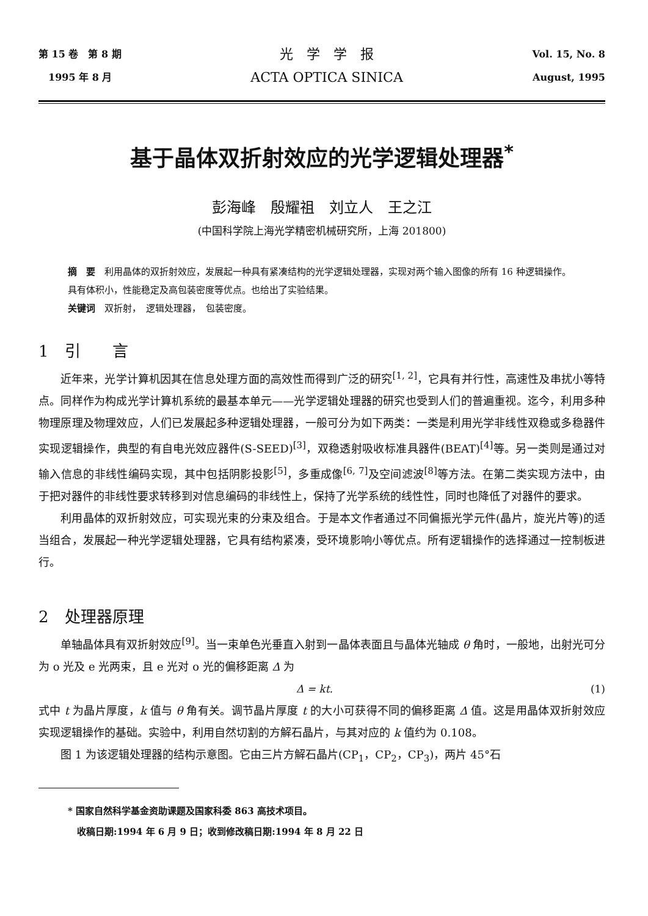第 15 卷　第 8 期
　1995 年 8 月
光　学　学　报
ACTA OPTICA SINICA
Vol. 15, No. 8
August, 1995
基于晶体双折射效应的光学逻辑处理器<sup>*</sup>
彭海峰　殷耀祖　刘立人　王之江
(中国科学院上海光学精密机械研究所，上海 201800)
摘　要　利用晶体的双折射效应，发展起一种具有紧凑结构的光学逻辑处理器，实现对两个输入图像的所有 16 种逻辑操作。具有体积小，性能稳定及高包装密度等优点。也给出了实验结果。
关键词　双折射，　逻辑处理器，　包装密度。
1　引　　言
近年来，光学计算机因其在信息处理方面的高效性而得到广泛的研究<sup>[1, 2]</sup>，它具有并行性，高速性及串扰小等特点。同样作为构成光学计算机系统的最基本单元——光学逻辑处理器的研究也受到人们的普遍重视。迄今，利用多种物理原理及物理效应，人们已发展起多种逻辑处理器，一般可分为如下两类：一类是利用光学非线性双稳或多稳器件实现逻辑操作，典型的有自电光效应器件(S-SEED)<sup>[3]</sup>，双稳透射吸收标准具器件(BEAT)<sup>[4]</sup>等。另一类则是通过对输入信息的非线性编码实现，其中包括阴影投影<sup>[5]</sup>，多重成像<sup>[6, 7]</sup>及空间滤波<sup>[8]</sup>等方法。在第二类实现方法中，由于把对器件的非线性要求转移到对信息编码的非线性上，保持了光学系统的线性性，同时也降低了对器件的要求。
利用晶体的双折射效应，可实现光束的分束及组合。于是本文作者通过不同偏振光学元件(晶片，旋光片等)的适当组合，发展起一种光学逻辑处理器，它具有结构紧凑，受环境影响小等优点。所有逻辑操作的选择通过一控制板进行。
2　处理器原理
单轴晶体具有双折射效应<sup>[9]</sup>。当一束单色光垂直入射到一晶体表面且与晶体光轴成 θ 角时，一般地，出射光可分为 o 光及 e 光两束，且 e 光对 o 光的偏移距离 Δ 为
Δ = kt. (1)
式中 t 为晶片厚度，k 值与 θ 角有关。调节晶片厚度 t 的大小可获得不同的偏移距离 Δ 值。这是用晶体双折射效应实现逻辑操作的基础。实验中，利用自然切割的方解石晶片，与其对应的 k 值约为 0.108。
图 1 为该逻辑处理器的结构示意图。它由三片方解石晶片(CP<sub>1</sub>，CP<sub>2</sub>，CP<sub>3</sub>)，两片 45°石
* 国家自然科学基金资助课题及国家科委 863 高技术项目。
　收稿日期:1994 年 6 月 9 日；收到修改稿日期:1994 年 8 月 22 日